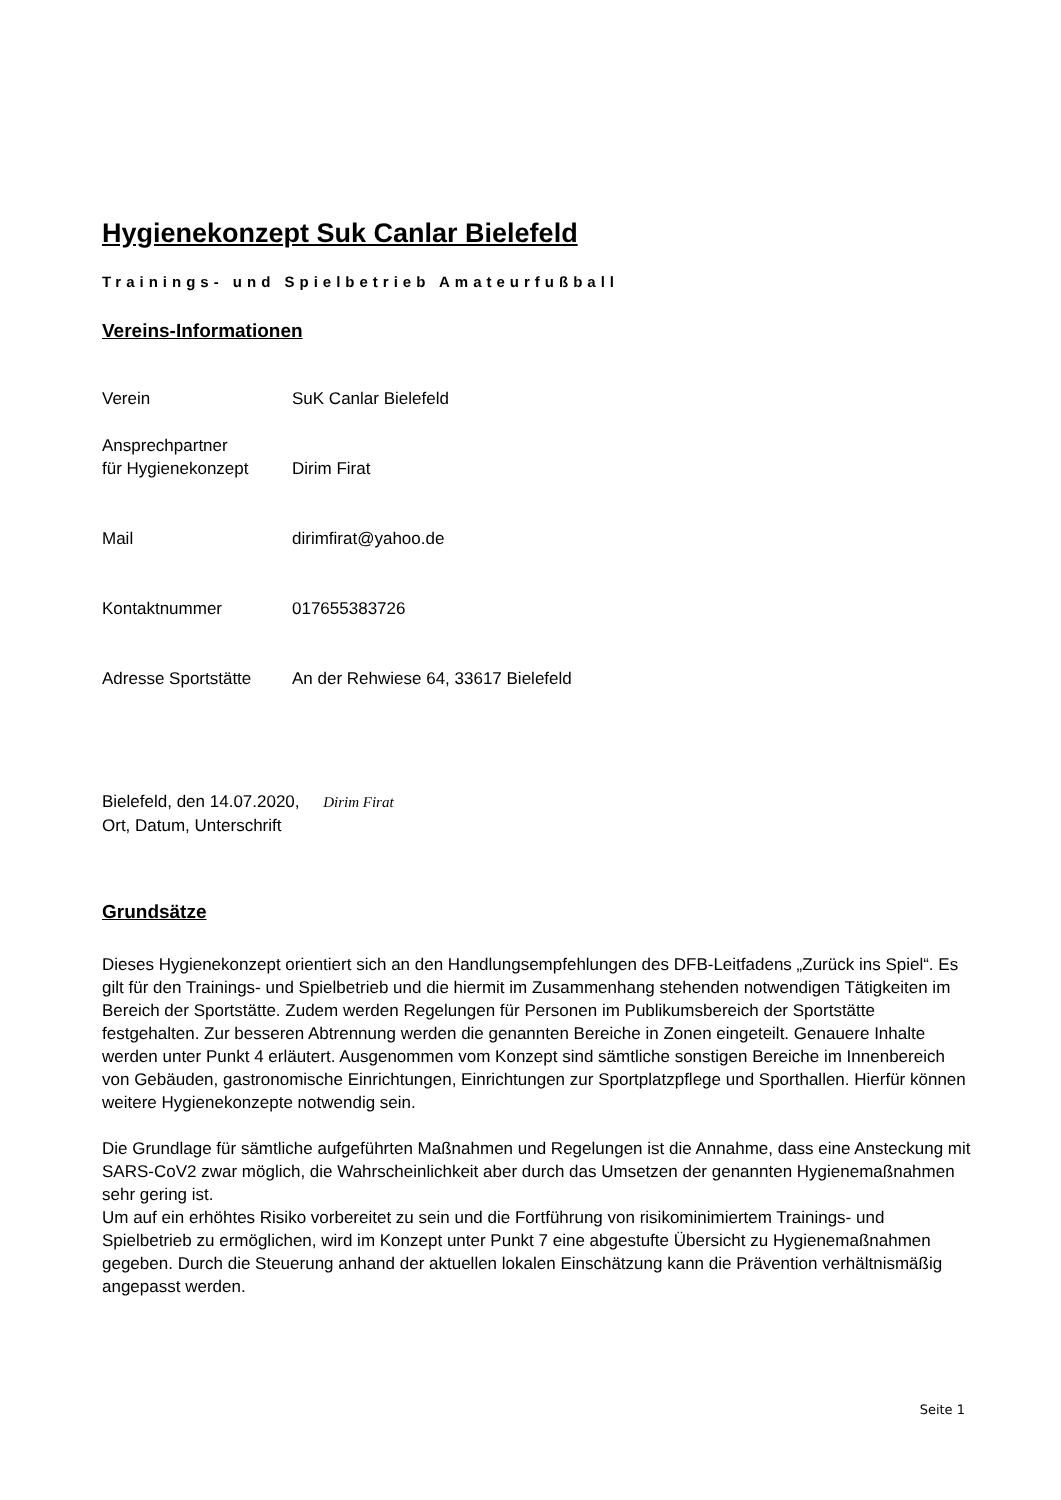Hygienekonzept Suk Canlar Bielefeld
Trainings- und Spielbetrieb Amateurfußball
Vereins-Informationen
Verein SuK Canlar Bielefeld
Ansprechpartner
für Hygienekonzept
Dirim Firat
Mail dirimfirat@yahoo.de
Kontaktnummer 017655383726
Adresse Sportstätte
An der Rehwiese 64, 33617 Bielefeld
Bielefeld, den 14.07.2020, Dirim Firat
Ort, Datum, Unterschrift
Grundsätze
Dieses Hygienekonzept orientiert sich an den Handlungsempfehlungen des DFB-Leitfadens „Zurück ins Spiel“. Es gilt für den Trainings- und Spielbetrieb und die hiermit im Zusammenhang stehenden notwendigen Tätigkeiten im Bereich der Sportstätte. Zudem werden Regelungen für Personen im Publikumsbereich der Sportstätte festgehalten. Zur besseren Abtrennung werden die genannten Bereiche in Zonen eingeteilt. Genauere Inhalte werden unter Punkt 4 erläutert. Ausgenommen vom Konzept sind sämtliche sonstigen Bereiche im Innenbereich von Gebäuden, gastronomische Einrichtungen, Einrichtungen zur Sportplatzpflege und Sporthallen. Hierfür können weitere Hygienekonzepte notwendig sein.
Die Grundlage für sämtliche aufgeführten Maßnahmen und Regelungen ist die Annahme, dass eine Ansteckung mit SARS-CoV2 zwar möglich, die Wahrscheinlichkeit aber durch das Umsetzen der genannten Hygienemaßnahmen sehr gering ist.
Um auf ein erhöhtes Risiko vorbereitet zu sein und die Fortführung von risikominimiertem Trainings- und Spielbetrieb zu ermöglichen, wird im Konzept unter Punkt 7 eine abgestufte Übersicht zu Hygienemaßnahmen gegeben. Durch die Steuerung anhand der aktuellen lokalen Einschätzung kann die Prävention verhältnismäßig angepasst werden.
Seite 1